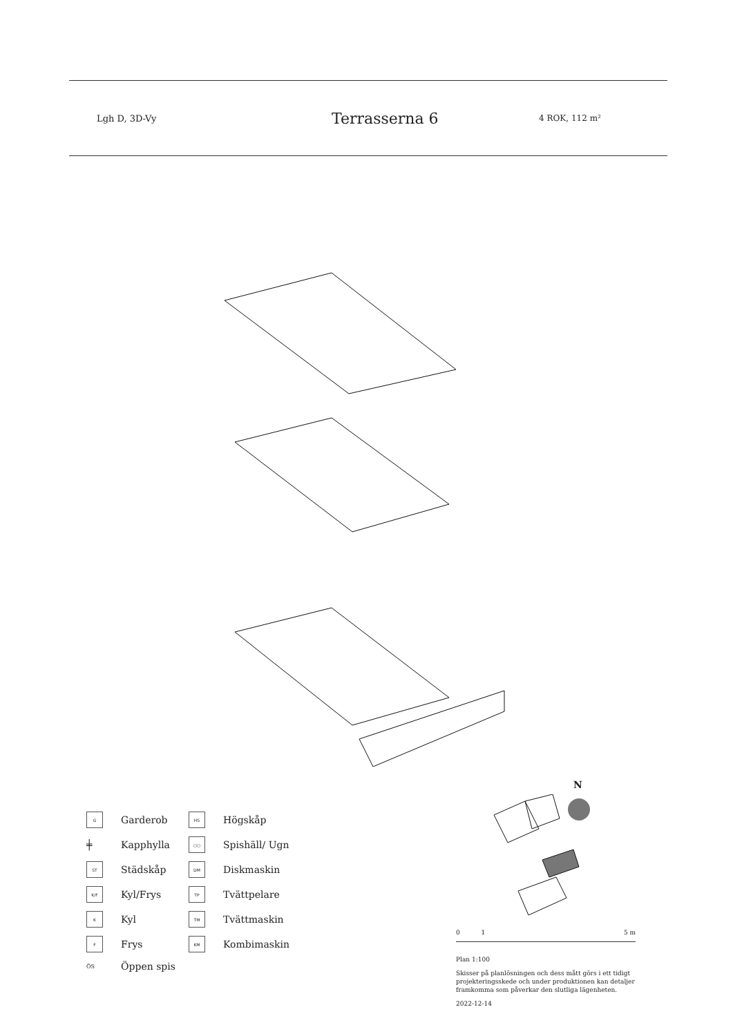Lgh D, 3D-Vy
Terrasserna 6
4 ROK, 112 m²
N
G
Garderob
HS
Högskåp
╪
Kapphylla
○○
Spishäll/ Ugn
ST
Städskåp
DM
Diskmaskin
K/F
Kyl/Frys
TP
Tvättpelare
K
Kyl
TM
Tvättmaskin
F
Frys
KM
Kombimaskin
ÖS
Öppen spis
0 1 5 m
Plan 1:100
Skisser på planlösningen och dess mått görs i ett tidigt projekteringsskede och under produktionen kan detaljer framkomma som påverkar den slutliga lägenheten.
2022-12-14